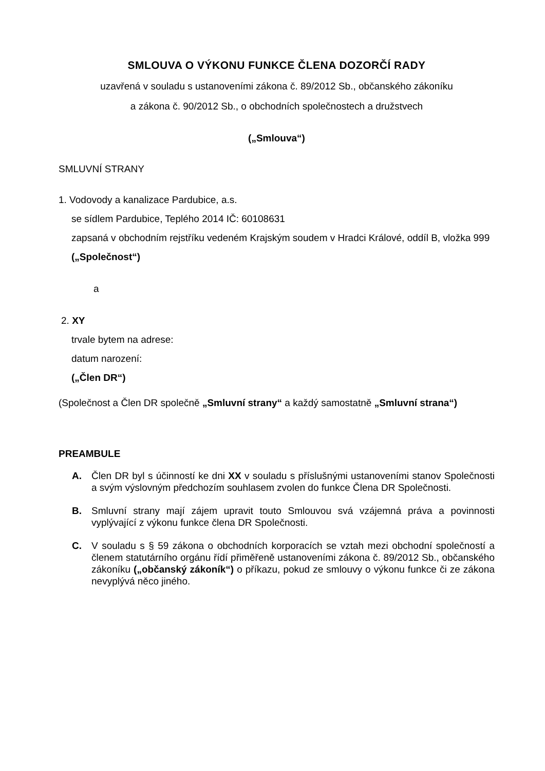SMLOUVA O VÝKONU FUNKCE ČLENA DOZORČÍ RADY
uzavřená v souladu s ustanoveními zákona č. 89/2012 Sb., občanského zákoníku
a zákona č. 90/2012 Sb., o obchodních společnostech a družstvech
(„Smlouva“)
SMLUVNÍ STRANY
1. Vodovody a kanalizace Pardubice, a.s.
se sídlem Pardubice, Teplého 2014 IČ: 60108631
zapsaná v obchodním rejstříku vedeném Krajským soudem v Hradci Králové, oddíl B, vložka 999
(„Společnost“)
a
2. XY
trvale bytem na adrese:
datum narození:
(„Člen DR“)
(Společnost a Člen DR společně „Smluvní strany“ a každý samostatně „Smluvní strana“)
PREAMBULE
A. Člen DR byl s účinností ke dni XX v souladu s příslušnými ustanoveními stanov Společnosti a svým výslovným předchozím souhlasem zvolen do funkce Člena DR Společnosti.
B. Smluvní strany mají zájem upravit touto Smlouvou svá vzájemná práva a povinnosti vyplývající z výkonu funkce člena DR Společnosti.
C. V souladu s § 59 zákona o obchodních korporacích se vztah mezi obchodní společností a členem statutárního orgánu řídí přiměřeně ustanoveními zákona č. 89/2012 Sb., občanského zákoníku („občanský zákoník“) o příkazu, pokud ze smlouvy o výkonu funkce či ze zákona nevyplývá něco jiného.